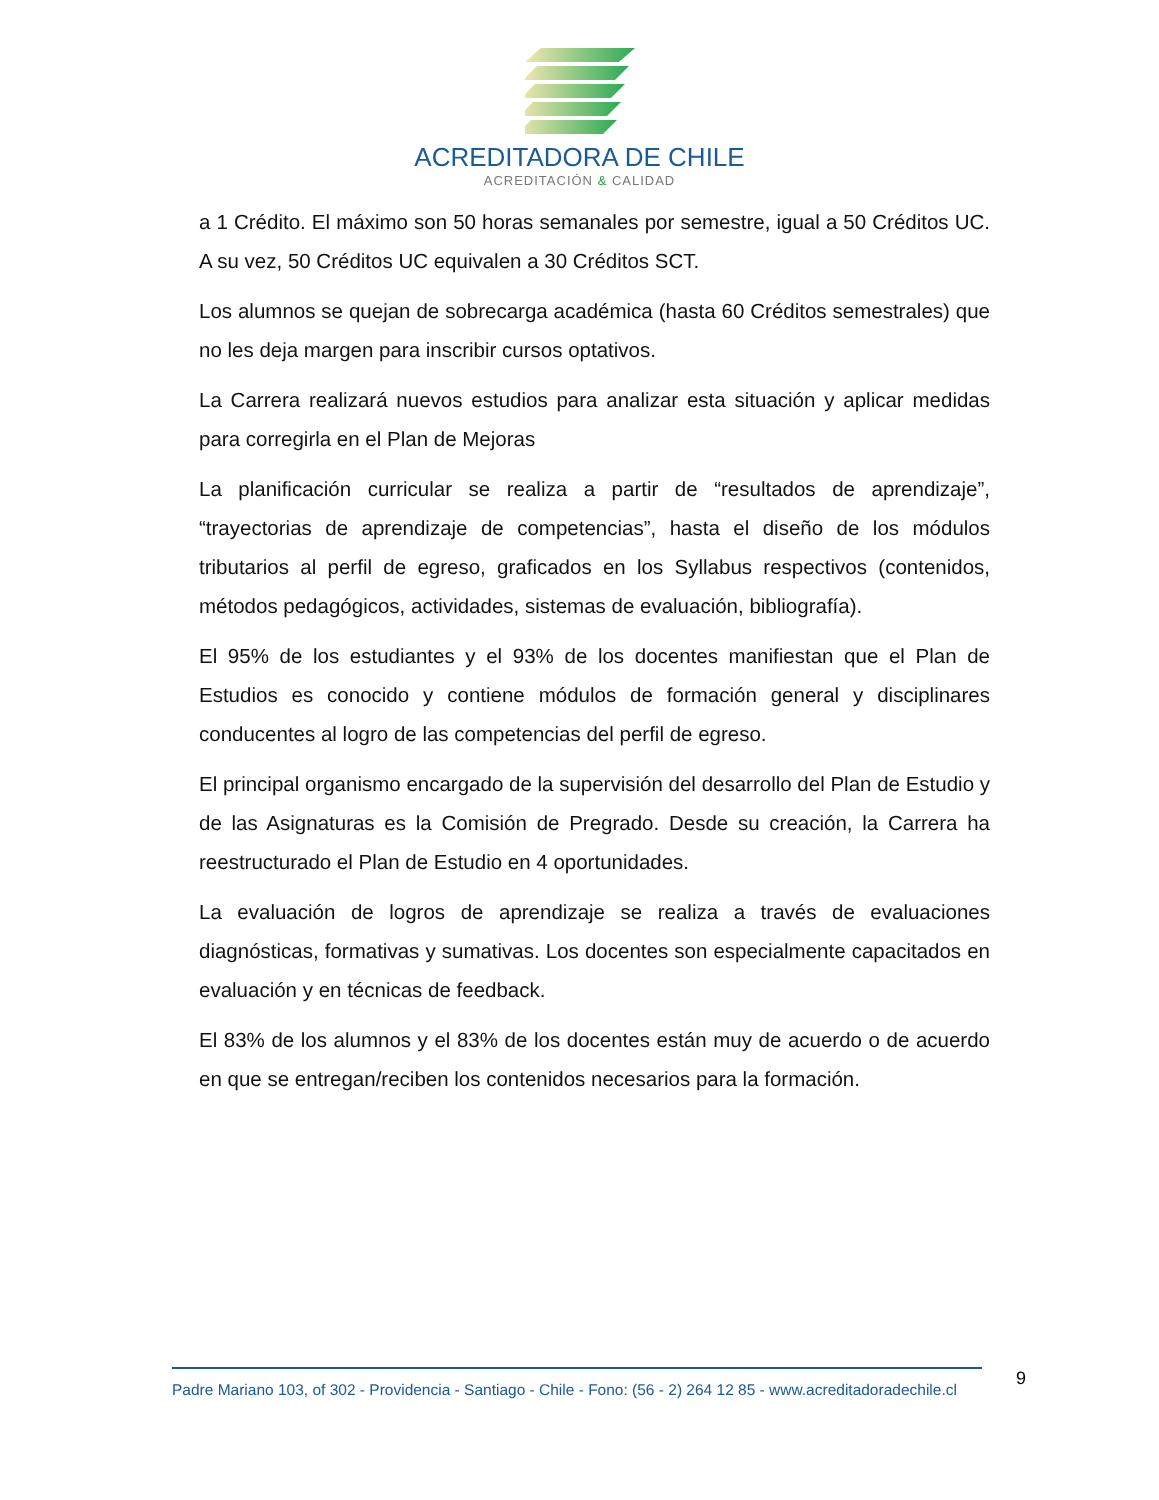ACREDITADORA DE CHILE
ACREDITACIÓN & CALIDAD
a 1 Crédito. El máximo son 50 horas semanales por semestre, igual a 50 Créditos UC. A su vez, 50 Créditos UC equivalen a 30 Créditos SCT.
Los alumnos se quejan de sobrecarga académica (hasta 60 Créditos semestrales) que no les deja margen para inscribir cursos optativos.
La Carrera realizará nuevos estudios para analizar esta situación y aplicar medidas para corregirla en el Plan de Mejoras
La planificación curricular se realiza a partir de “resultados de aprendizaje”, “trayectorias de aprendizaje de competencias”, hasta el diseño de los módulos tributarios al perfil de egreso, graficados en los Syllabus respectivos (contenidos, métodos pedagógicos, actividades, sistemas de evaluación, bibliografía).
El 95% de los estudiantes y el 93% de los docentes manifiestan que el Plan de Estudios es conocido y contiene módulos de formación general y disciplinares conducentes al logro de las competencias del perfil de egreso.
El principal organismo encargado de la supervisión del desarrollo del Plan de Estudio y de las Asignaturas es la Comisión de Pregrado. Desde su creación, la Carrera ha reestructurado el Plan de Estudio en 4 oportunidades.
La evaluación de logros de aprendizaje se realiza a través de evaluaciones diagnósticas, formativas y sumativas. Los docentes son especialmente capacitados en evaluación y en técnicas de feedback.
El 83% de los alumnos y el 83% de los docentes están muy de acuerdo o de acuerdo en que se entregan/reciben los contenidos necesarios para la formación.
Padre Mariano 103, of 302 - Providencia - Santiago - Chile - Fono: (56 - 2) 264 12 85 - www.acreditadoradechile.cl
9